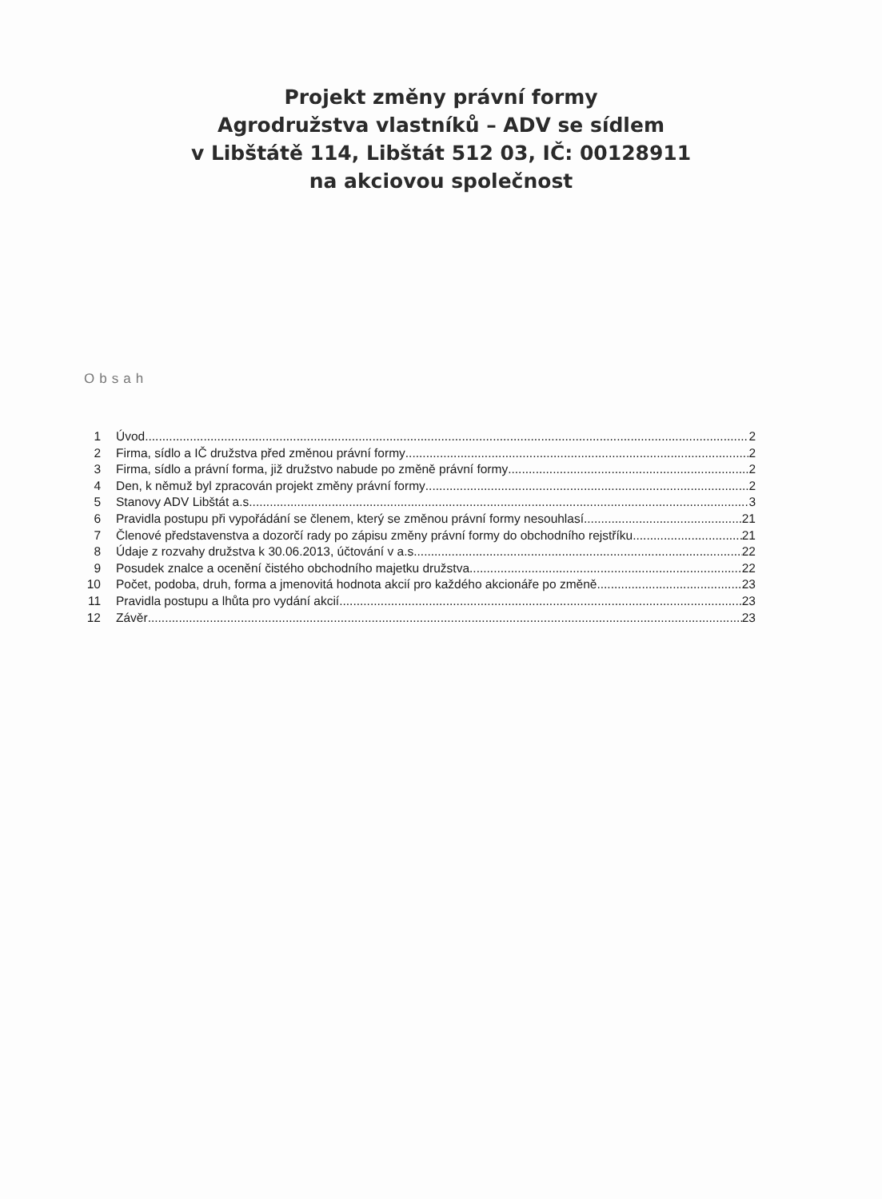Projekt změny právní formy
Agrodružstva vlastníků – ADV se sídlem
v Libštátě 114, Libštát 512 03, IČ: 00128911
na akciovou společnost
Obsah
1 Úvod 2
2 Firma, sídlo a IČ družstva před změnou právní formy 2
3 Firma, sídlo a právní forma, již družstvo nabude po změně právní formy 2
4 Den, k němuž byl zpracován projekt změny právní formy 2
5 Stanovy ADV Libštát a.s. 3
6 Pravidla postupu při vypořádání se členem, který se změnou právní formy nesouhlasí 21
7 Členové představenstva a dozorčí rady po zápisu změny právní formy do obchodního rejstříku 21
8 Údaje z rozvahy družstva k 30.06.2013, účtování v a.s. 22
9 Posudek znalce a ocenění čistého obchodního majetku družstva 22
10 Počet, podoba, druh, forma a jmenovitá hodnota akcií pro každého akcionáře po změně 23
11 Pravidla postupu a lhůta pro vydání akcií 23
12 Závěr 23